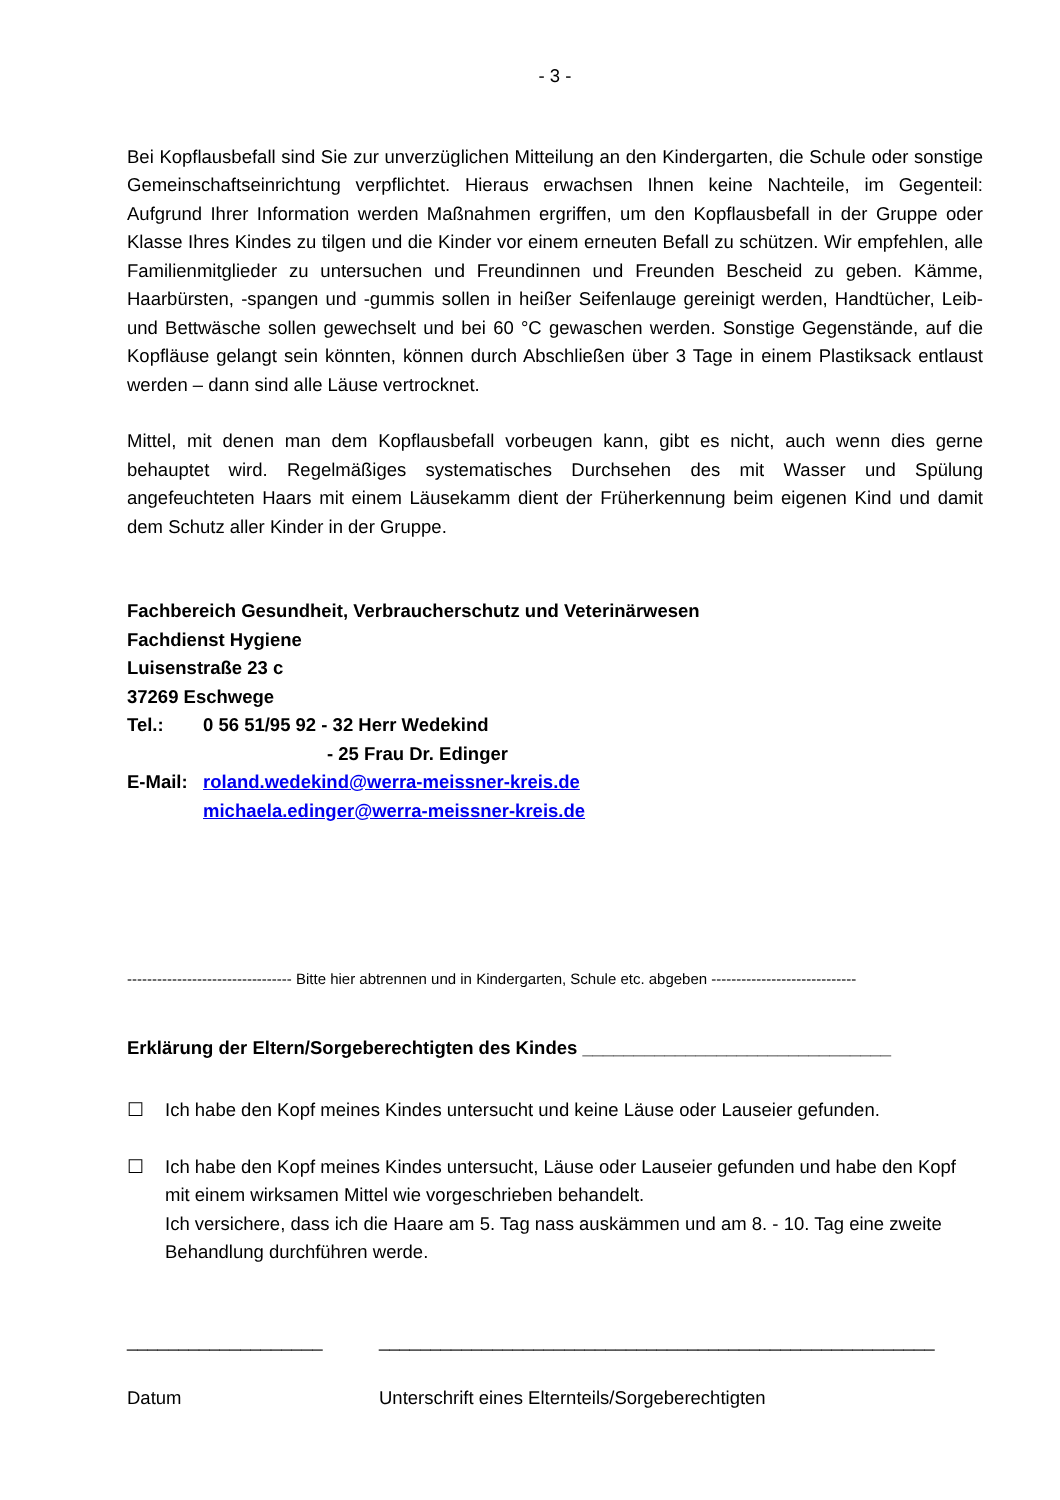- 3 -
Bei Kopflausbefall sind Sie zur unverzüglichen Mitteilung an den Kindergarten, die Schule oder sonstige Gemeinschaftseinrichtung verpflichtet. Hieraus erwachsen Ihnen keine Nachteile, im Gegenteil: Aufgrund Ihrer Information werden Maßnahmen ergriffen, um den Kopflausbefall in der Gruppe oder Klasse Ihres Kindes zu tilgen und die Kinder vor einem erneuten Befall zu schützen. Wir empfehlen, alle Familienmitglieder zu untersuchen und Freundinnen und Freunden Bescheid zu geben. Kämme, Haarbürsten, -spangen und -gummis sollen in heißer Seifenlauge gereinigt werden, Handtücher, Leib- und Bettwäsche sollen gewechselt und bei 60 °C gewaschen werden. Sonstige Gegenstände, auf die Kopfläuse gelangt sein könnten, können durch Abschließen über 3 Tage in einem Plastiksack entlaust werden – dann sind alle Läuse vertrocknet.
Mittel, mit denen man dem Kopflausbefall vorbeugen kann, gibt es nicht, auch wenn dies gerne behauptet wird. Regelmäßiges systematisches Durchsehen des mit Wasser und Spülung angefeuchteten Haars mit einem Läusekamm dient der Früherkennung beim eigenen Kind und damit dem Schutz aller Kinder in der Gruppe.
Fachbereich Gesundheit, Verbraucherschutz und Veterinärwesen
Fachdienst Hygiene
Luisenstraße 23 c
37269 Eschwege
Tel.: 0 56 51/95 92 - 32 Herr Wedekind
- 25 Frau Dr. Edinger
E-Mail: roland.wedekind@werra-meissner-kreis.de
michaela.edinger@werra-meissner-kreis.de
--------------------------------- Bitte hier abtrennen und in Kindergarten, Schule etc. abgeben -----------------------------
Erklärung der Eltern/Sorgeberechtigten des Kindes ______________________________
☐ Ich habe den Kopf meines Kindes untersucht und keine Läuse oder Lauseier gefunden.
☐ Ich habe den Kopf meines Kindes untersucht, Läuse oder Lauseier gefunden und habe den Kopf mit einem wirksamen Mittel wie vorgeschrieben behandelt.
Ich versichere, dass ich die Haare am 5. Tag nass auskämmen und am 8. - 10. Tag eine zweite Behandlung durchführen werde.
___________________
Datum
______________________________________________________
Unterschrift eines Elternteils/Sorgeberechtigten